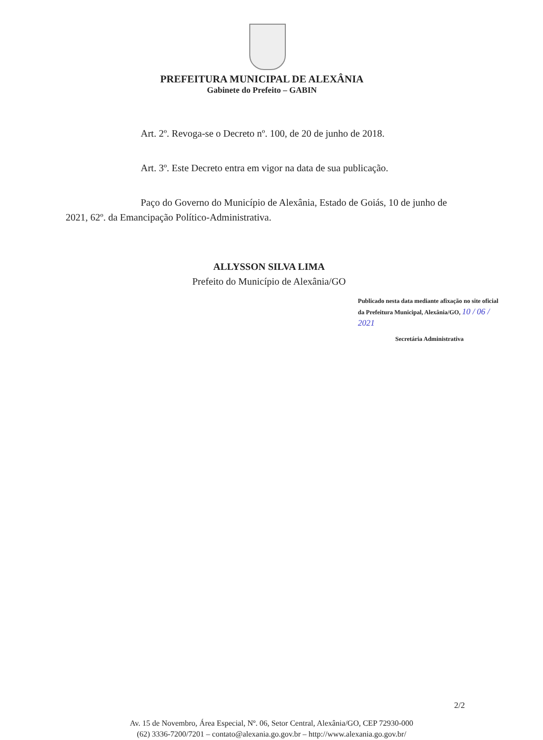PREFEITURA MUNICIPAL DE ALEXÂNIA
Gabinete do Prefeito – GABIN
Art. 2º. Revoga-se o Decreto nº. 100, de 20 de junho de 2018.
Art. 3º. Este Decreto entra em vigor na data de sua publicação.
Paço do Governo do Município de Alexânia, Estado de Goiás, 10 de junho de 2021, 62º. da Emancipação Político-Administrativa.
ALLYSSON SILVA LIMA
Prefeito do Município de Alexânia/GO
Publicado nesta data mediante afixação no site oficial da Prefeitura Municipal, Alexânia/GO, 10 / 06 / 2021
Secretária Administrativa
2/2
Av. 15 de Novembro, Área Especial, Nº. 06, Setor Central, Alexânia/GO, CEP 72930-000
(62) 3336-7200/7201 – contato@alexania.go.gov.br – http://www.alexania.go.gov.br/